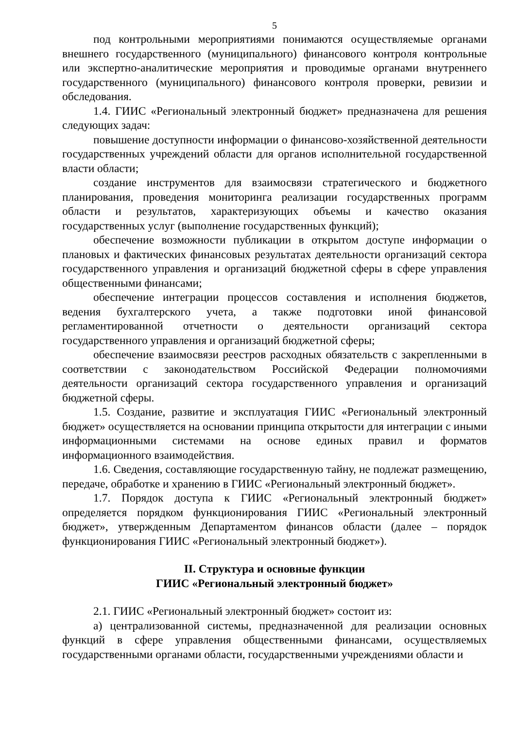5
под контрольными мероприятиями понимаются осуществляемые органами внешнего государственного (муниципального) финансового контроля контрольные или экспертно-аналитические мероприятия и проводимые органами внутреннего государственного (муниципального) финансового контроля проверки, ревизии и обследования.
1.4. ГИИС «Региональный электронный бюджет» предназначена для решения следующих задач:
повышение доступности информации о финансово-хозяйственной деятельности государственных учреждений области для органов исполнительной государственной власти области;
создание инструментов для взаимосвязи стратегического и бюджетного планирования, проведения мониторинга реализации государственных программ области и результатов, характеризующих объемы и качество оказания государственных услуг (выполнение государственных функций);
обеспечение возможности публикации в открытом доступе информации о плановых и фактических финансовых результатах деятельности организаций сектора государственного управления и организаций бюджетной сферы в сфере управления общественными финансами;
обеспечение интеграции процессов составления и исполнения бюджетов, ведения бухгалтерского учета, а также подготовки иной финансовой регламентированной отчетности о деятельности организаций сектора государственного управления и организаций бюджетной сферы;
обеспечение взаимосвязи реестров расходных обязательств с закрепленными в соответствии с законодательством Российской Федерации полномочиями деятельности организаций сектора государственного управления и организаций бюджетной сферы.
1.5. Создание, развитие и эксплуатация ГИИС «Региональный электронный бюджет» осуществляется на основании принципа открытости для интеграции с иными информационными системами на основе единых правил и форматов информационного взаимодействия.
1.6. Сведения, составляющие государственную тайну, не подлежат размещению, передаче, обработке и хранению в ГИИС «Региональный электронный бюджет».
1.7. Порядок доступа к ГИИС «Региональный электронный бюджет» определяется порядком функционирования ГИИС «Региональный электронный бюджет», утвержденным Департаментом финансов области (далее – порядок функционирования ГИИС «Региональный электронный бюджет»).
II. Структура и основные функции
ГИИС «Региональный электронный бюджет»
2.1. ГИИС «Региональный электронный бюджет» состоит из:
а) централизованной системы, предназначенной для реализации основных функций в сфере управления общественными финансами, осуществляемых государственными органами области, государственными учреждениями области и